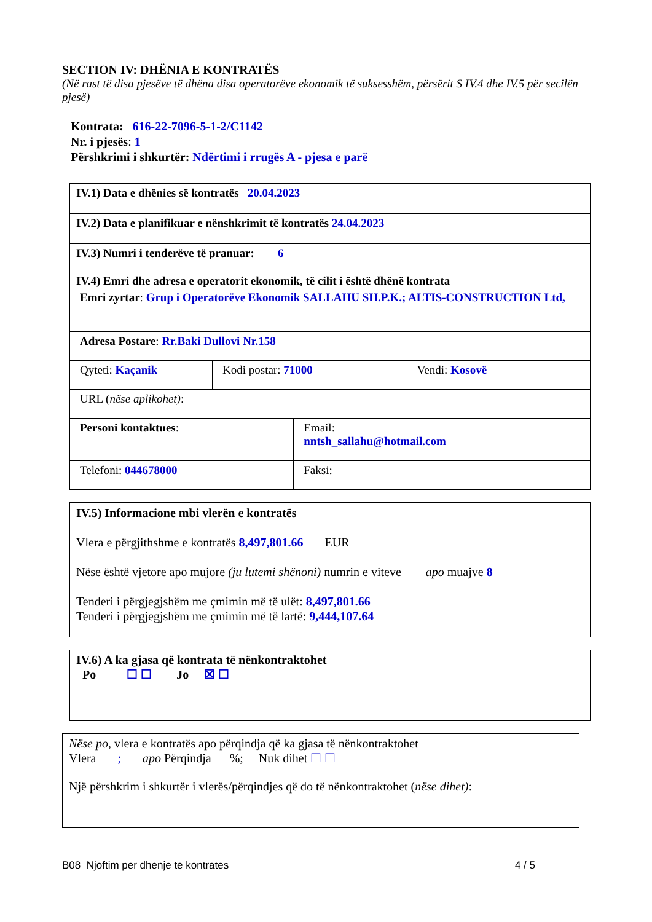SECTION IV: DHËNIA E KONTRATËS
(Në rast të disa pjesëve të dhëna disa operatorëve ekonomik të suksesshëm, përsërit S IV.4 dhe IV.5 për secilën pjesë)
Kontrata: 616-22-7096-5-1-2/C1142
Nr. i pjesës: 1
Përshkrimi i shkurtër: Ndërtimi i rrugës A - pjesa e parë
| IV.1) Data e dhënies së kontratës 20.04.2023 | | | |
| IV.2) Data e planifikuar e nënshkrimit të kontratës 24.04.2023 | | | |
| IV.3) Numri i tenderëve të pranuar: 6 | | | |
| IV.4) Emri dhe adresa e operatorit ekonomik, të cilit i është dhënë kontrata | | | |
| Emri zyrtar : Grup i Operatorëve Ekonomik SALLAHU SH.P.K.; ALTIS-CONSTRUCTION Ltd, | | | |
| Adresa Postare : Rr.Baki Dullovi Nr.158 | | | |
| Qyteti: Kaçanik | Kodi postar: 71000 | | Vendi: Kosovë |
| URL ( nëse aplikohet) : | | | |
| Personi kontaktues : | | Email: nntsh_sallahu@hotmail.com | |
| Telefoni: 044678000 | | Faksi: | |
IV.5) Informacione mbi vlerën e kontratës
Vlera e përgjithshme e kontratës 8,497,801.66 EUR
Nëse është vjetore apo mujore (ju lutemi shënoni) numrin e viteve apo muajve 8
Tenderi i përgjegjshëm me çmimin më të ulët: 8,497,801.66
Tenderi i përgjegjshëm me çmimin më të lartë: 9,444,107.64
IV.6) A ka gjasa që kontrata të nënkontraktohet
Po ☐ ☐ Jo ☒ ☐
Nëse po, vlera e kontratës apo përqindja që ka gjasa të nënkontraktohet
Vlera ; apo Përqindja %; Nuk dihet ☐ ☐
Një përshkrim i shkurtër i vlerës/përqindjes që do të nënkontraktohet (nëse dihet):
B08 Njoftim per dhenje te kontrates 4 / 5